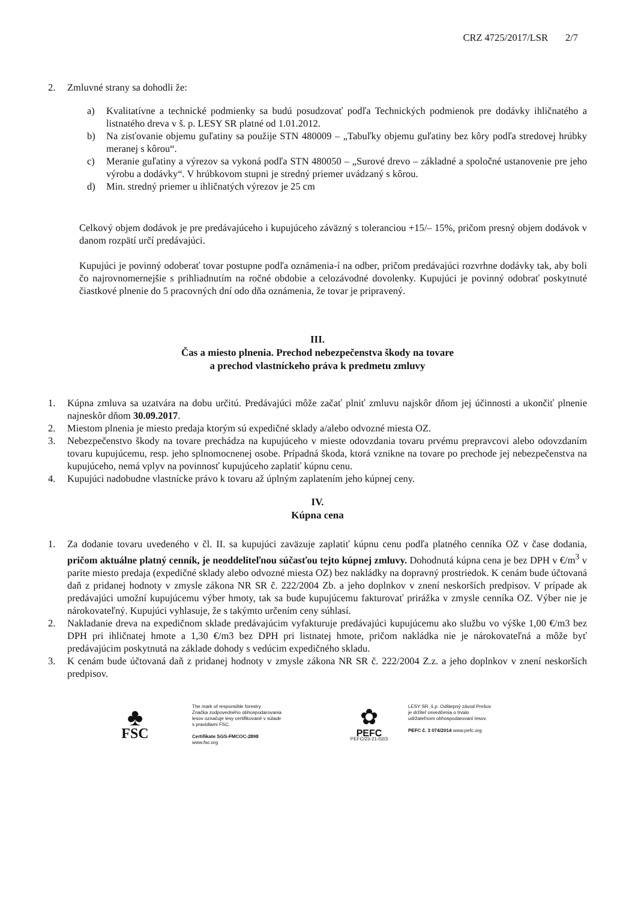CRZ 4725/2017/LSR 2/7
2. Zmluvné strany sa dohodli že:
a) Kvalitatívne a technické podmienky sa budú posudzovať podľa Technických podmienok pre dodávky ihličnatého a listnatého dreva v š. p. LESY SR platné od 1.01.2012.
b) Na zisťovanie objemu guľatiny sa použije STN 480009 – „Tabuľky objemu guľatiny bez kôry podľa stredovej hrúbky meranej s kôrou“.
c) Meranie guľatiny a výrezov sa vykoná podľa STN 480050 – „Surové drevo – základné a spoločné ustanovenie pre jeho výrobu a dodávky“. V hrúbkovom stupni je stredný priemer uvádzaný s kôrou.
d) Min. stredný priemer u ihličnatých výrezov je 25 cm
Celkový objem dodávok je pre predávajúceho i kupujúceho záväzný s toleranciou +15/– 15%, pričom presný objem dodávok v danom rozpätí určí predávajúci.
Kupujúci je povinný odoberať tovar postupne podľa oznámenia-í na odber, pričom predávajúci rozvrhne dodávky tak, aby boli čo najrovnomernejšie s prihliadnutím na ročné obdobie a celozávodné dovolenky. Kupujúci je povinný odobrať poskytnuté čiastkové plnenie do 5 pracovných dní odo dňa oznámenia, že tovar je pripravený.
III.
Čas a miesto plnenia. Prechod nebezpečenstva škody na tovare
a prechod vlastníckeho práva k predmetu zmluvy
1. Kúpna zmluva sa uzatvára na dobu určitú. Predávajúci môže začať plniť zmluvu najskôr dňom jej účinnosti a ukončiť plnenie najneskôr dňom 30.09.2017.
2. Miestom plnenia je miesto predaja ktorým sú expedičné sklady a/alebo odvozné miesta OZ.
3. Nebezpečenstvo škody na tovare prechádza na kupujúceho v mieste odovzdania tovaru prvému prepravcovi alebo odovzdaním tovaru kupujúcemu, resp. jeho splnomocnenej osobe. Prípadná škoda, ktorá vznikne na tovare po prechode jej nebezpečenstva na kupujúceho, nemá vplyv na povinnosť kupujúceho zaplatiť kúpnu cenu.
4. Kupujúci nadobudne vlastnícke právo k tovaru až úplným zaplatením jeho kúpnej ceny.
IV.
Kúpna cena
1. Za dodanie tovaru uvedeného v čl. II. sa kupujúci zaväzuje zaplatiť kúpnu cenu podľa platného cenníka OZ v čase dodania, pričom aktuálne platný cenník, je neoddeliteľnou súčasťou tejto kúpnej zmluvy. Dohodnutá kúpna cena je bez DPH v €/m<sup>3</sup> v parite miesto predaja (expedičné sklady alebo odvozné miesta OZ) bez nakládky na dopravný prostriedok. K cenám bude účtovaná daň z pridanej hodnoty v zmysle zákona NR SR č. 222/2004 Zb. a jeho doplnkov v znení neskorších predpisov. V prípade ak predávajúci umožní kupujúcemu výber hmoty, tak sa bude kupujúcemu fakturovať prirážka v zmysle cenníka OZ. Výber nie je nárokovateľný. Kupujúci vyhlasuje, že s takýmto určením ceny súhlasí.
2. Nakladanie dreva na expedičnom sklade predávajúcim vyfakturuje predávajúci kupujúcemu ako službu vo výške 1,00 €/m3 bez DPH pri ihličnatej hmote a 1,30 €/m3 bez DPH pri listnatej hmote, pričom nakládka nie je nárokovateľná a môže byť predávajúcim poskytnutá na základe dohody s vedúcim expedičného skladu.
3. K cenám bude účtovaná daň z pridanej hodnoty v zmysle zákona NR SR č. 222/2004 Z.z. a jeho doplnkov v znení neskorších predpisov.
♣
FSC
The mark of responsible forestry
Značka zodpovedného obhospodarovania
lesov označuje lesy certifikované v súlade
s pravidlami FSC.
Certifikate SGS-FMCOC-2898
www.fsc.org
✿
PEFC
PEFC/23-21-02/3
LESY SR, š.p. Odštepný závod Prešov
je držiteľ osvedčenia o trvalo
udržateľnom obhospodarovaní lesov.
PEFC č. 3 074/2014 www.pefc.org